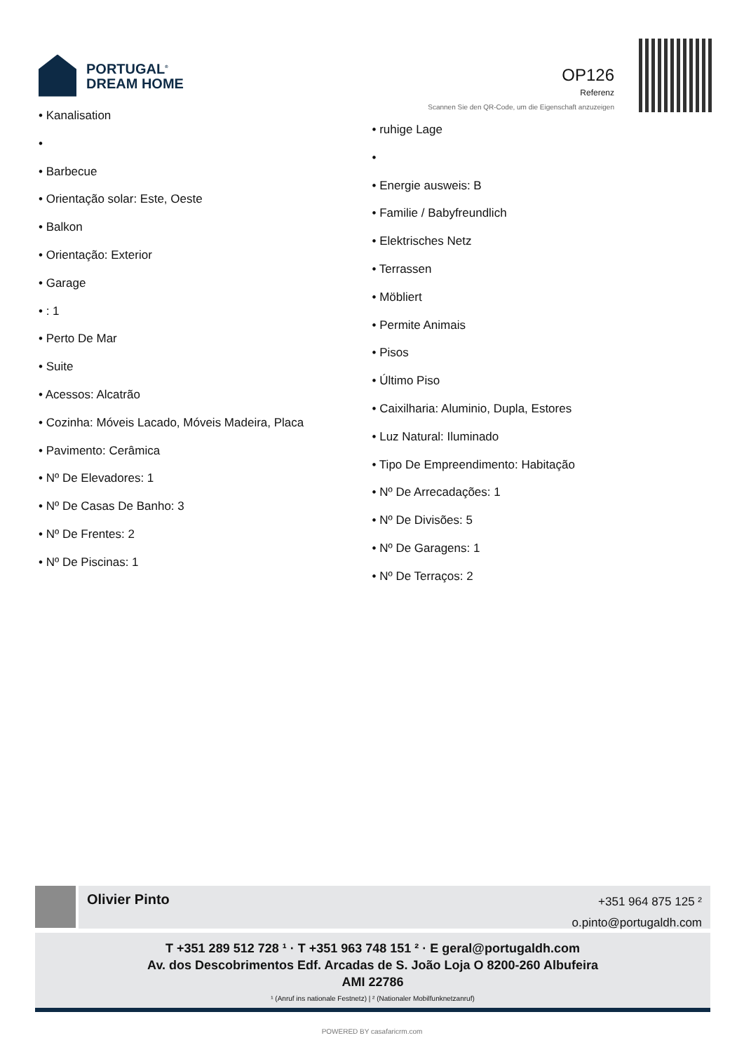PORTUGAL<sup>®</sup>
DREAM HOME
OP126
Referenz
Scannen Sie den QR-Code, um die Eigenschaft anzuzeigen
• Kanalisation
•
• Barbecue
• Orientação solar: Este, Oeste
• Balkon
• Orientação: Exterior
• Garage
• : 1
• Perto De Mar
• Suite
• Acessos: Alcatrão
• Cozinha: Móveis Lacado, Móveis Madeira, Placa
• Pavimento: Cerâmica
• Nº De Elevadores: 1
• Nº De Casas De Banho: 3
• Nº De Frentes: 2
• Nº De Piscinas: 1
• ruhige Lage
•
• Energie ausweis: B
• Familie / Babyfreundlich
• Elektrisches Netz
• Terrassen
• Möbliert
• Permite Animais
• Pisos
• Último Piso
• Caixilharia: Aluminio, Dupla, Estores
• Luz Natural: Iluminado
• Tipo De Empreendimento: Habitação
• Nº De Arrecadações: 1
• Nº De Divisões: 5
• Nº De Garagens: 1
• Nº De Terraços: 2
Olivier Pinto
+351 964 875 125 ²
o.pinto@portugaldh.com
T +351 289 512 728 ¹ · T +351 963 748 151 ² · E geral@portugaldh.com
Av. dos Descobrimentos Edf. Arcadas de S. João Loja O 8200-260 Albufeira
AMI 22786
¹ (Anruf ins nationale Festnetz) | ² (Nationaler Mobilfunknetzanruf)
POWERED BY casafaricrm.com